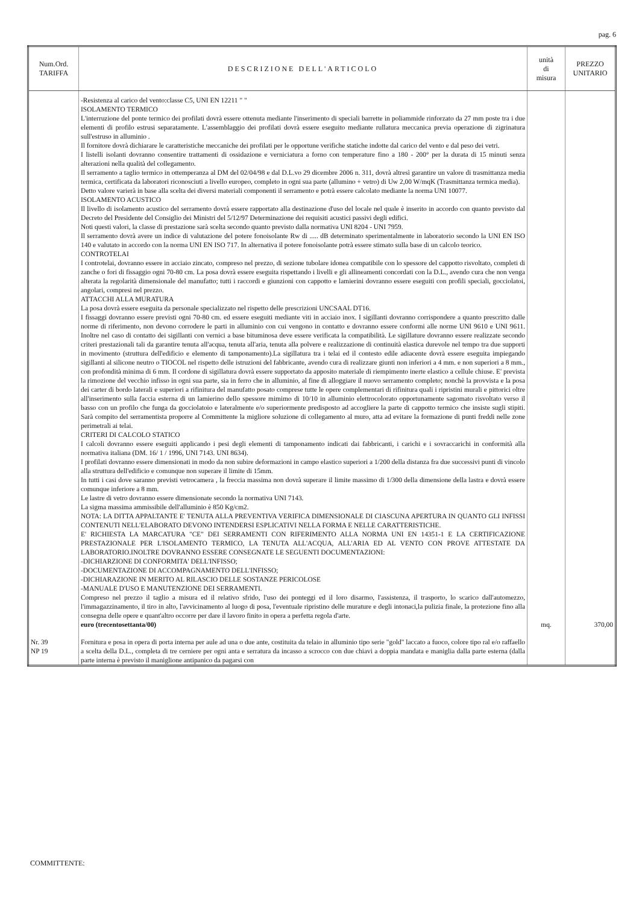pag. 6
| Num.Ord. TARIFFA | DESCRIZIONE DELL'ARTICOLO | unità di misura | PREZZO UNITARIO |
| --- | --- | --- | --- |
| | -Resistenza al carico del vento:classe C5, UNI EN 12211 " " ISOLAMENTO TERMICO L'interruzione del ponte termico dei profilati dovrà essere ottenuta mediante l'inserimento di speciali barrette in poliammide rinforzato da 27 mm poste tra i due elementi di profilo estrusi separatamente. L'assemblaggio dei profilati dovrà essere eseguito mediante rullatura meccanica previa operazione di zigrinatura sull'estruso in alluminio . Il fornitore dovrà dichiarare le caratteristiche meccaniche dei profilati per le opportune verifiche statiche indotte dal carico del vento e dal peso dei vetri. I listelli isolanti dovranno consentire trattamenti di ossidazione e verniciatura a forno con temperature fino a 180 - 200° per la durata di 15 minuti senza alterazioni nella qualità del collegamento. Il serramento a taglio termico in ottemperanza al DM del 02/04/98 e dal D.L.vo 29 dicembre 2006 n. 311, dovrà altresì garantire un valore di trasmittanza media termica, certificata da laboratori riconosciuti a livello europeo, completo in ogni sua parte (allumino + vetro) di Uw 2,00 W/mqK (Trasmittanza termica media). Detto valore varierà in base alla scelta dei diversi materiali componenti il serramento e potrà essere calcolato mediante la norma UNI 10077. ISOLAMENTO ACUSTICO Il livello di isolamento acustico del serramento dovrà essere rapportato alla destinazione d'uso del locale nel quale è inserito in accordo con quanto previsto dal Decreto del Presidente del Consiglio dei Ministri del 5/12/97 Determinazione dei requisiti acustici passivi degli edifici. Noti questi valori, la classe di prestazione sarà scelta secondo quanto previsto dalla normativa UNI 8204 - UNI 7959. Il serramento dovrà avere un indice di valutazione del potere fonoisolante Rw di ..... dB determinato sperimentalmente in laboratorio secondo la UNI EN ISO 140 e valutato in accordo con la norma UNI EN ISO 717. In alternativa il potere fonoisolante potrà essere stimato sulla base di un calcolo teorico. CONTROTELAI I controtelai, dovranno essere in acciaio zincato, compreso nel prezzo, di sezione tubolare idonea compatibile con lo spessore del cappotto risvoltato, completi di zanche o fori di fissaggio ogni 70-80 cm. La posa dovrà essere eseguita rispettando i livelli e gli allineamenti concordati con la D.L., avendo cura che non venga alterata la regolarità dimensionale del manufatto; tutti i raccordi e giunzioni con cappotto e lamierini dovranno essere eseguiti con profili speciali, gocciolatoi, angolari, compresi nel prezzo. ATTACCHI ALLA MURATURA La posa dovrà essere eseguita da personale specializzato nel rispetto delle prescrizioni UNCSAAL DT16. I fissaggi dovranno essere previsti ogni 70-80 cm. ed essere eseguiti mediante viti in acciaio inox. I sigillanti dovranno corrispondere a quanto prescritto dalle norme di riferimento, non devono corrodere le parti in alluminio con cui vengono in contatto e dovranno essere conformi alle norme UNI 9610 e UNI 9611. Inoltre nel caso di contatto dei sigillanti con vernici a base bituminosa deve essere verificata la compatibilità. Le sigillature dovranno essere realizzate secondo criteri prestazionali tali da garantire tenuta all'acqua, tenuta all'aria, tenuta alla polvere e realizzazione di continuità elastica durevole nel tempo tra due supporti in movimento (struttura dell'edificio e elemento di tamponamento).La sigillatura tra i telai ed il contesto edile adiacente dovrà essere eseguita impiegando sigillanti al silicone neutro o TIOCOL nel rispetto delle istruzioni del fabbricante, avendo cura di realizzare giunti non inferiori a 4 mm. e non superiori a 8 mm., con profondità minima di 6 mm. Il cordone di sigillatura dovrà essere supportato da apposito materiale di riempimento inerte elastico a cellule chiuse. E' prevista la rimozione del vecchio infisso in ogni sua parte, sia in ferro che in alluminio, al fine di alloggiare il nuovo serramento completo; nonchè la provvista e la posa dei carter di bordo laterali e superiori a rifinitura del manufatto posato comprese tutte le opere complementari di rifinitura quali i ripristini murali e pittorici oltre all'inserimento sulla faccia esterna di un lamierino dello spessore mimimo di 10/10 in alluminio elettrocolorato opportunamente sagomato risvoltato verso il basso con un profilo che funga da gocciolatoio e lateralmente e/o superiormente predisposto ad accogliere la parte di cappotto termico che insiste sugli stipiti. Sarà compito del serramentista proporre al Committente la migliore soluzione di collegamento al muro, atta ad evitare la formazione di punti freddi nelle zone perimetrali ai telai. CRITERI DI CALCOLO STATICO I calcoli dovranno essere eseguiti applicando i pesi degli elementi di tamponamento indicati dai fabbricanti, i carichi e i sovraccarichi in conformità alla normativa italiana (DM. 16/ 1 / 1996, UNI 7143. UNI 8634). I profilati dovranno essere dimensionati in modo da non subire deformazioni in campo elastico superiori a 1/200 della distanza fra due successivi punti di vincolo alla struttura dell'edificio e comunque non superare il limite di 15mm. In tutti i casi dove saranno previsti vetrocamera , la freccia massima non dovrà superare il limite massimo di 1/300 della dimensione della lastra e dovrà essere comunque inferiore a 8 mm. Le lastre di vetro dovranno essere dimensionate secondo la normativa UNI 7143. La sigma massima ammissibile dell'alluminio è 850 Kg/cm2. NOTA: LA DITTA APPALTANTE E' TENUTA ALLA PREVENTIVA VERIFICA DIMENSIONALE DI CIASCUNA APERTURA IN QUANTO GLI INFISSI CONTENUTI NELL'ELABORATO DEVONO INTENDERSI ESPLICATIVI NELLA FORMA E NELLE CARATTERISTICHE. E' RICHIESTA LA MARCATURA "CE" DEI SERRAMENTI CON RIFERIMENTO ALLA NORMA UNI EN 14351-1 E LA CERTIFICAZIONE PRESTAZIONALE PER L'ISOLAMENTO TERMICO, LA TENUTA ALL'ACQUA, ALL'ARIA ED AL VENTO CON PROVE ATTESTATE DA LABORATORIO.INOLTRE DOVRANNO ESSERE CONSEGNATE LE SEGUENTI DOCUMENTAZIONI: -DICHIARZIONE DI CONFORMITA' DELL'INFISSO; -DOCUMENTAZIONE DI ACCOMPAGNAMENTO DELL'INFISSO; -DICHIARAZIONE IN MERITO AL RILASCIO DELLE SOSTANZE PERICOLOSE -MANUALE D'USO E MANUTENZIONE DEI SERRAMENTI. Compreso nel prezzo il taglio a misura ed il relativo sfrido, l'uso dei ponteggi ed il loro disarmo, l'assistenza, il trasporto, lo scarico dall'automezzo, l'immagazzinamento, il tiro in alto, l'avvicinamento al luogo di posa, l'eventuale ripristino delle murature e degli intonaci,la pulizia finale, la protezione fino alla consegna delle opere e quant'altro occorre per dare il lavoro finito in opera a perfetta regola d'arte. euro (trecentosettanta/00) | mq. | 370,00 |
| Nr. 39 NP 19 | Fornitura e posa in opera di porta interna per aule ad una o due ante, costituita da telaio in alluminio tipo serie "gold" laccato a fuoco, colore tipo ral e/o raffaello a scelta della D.L., completa di tre cerniere per ogni anta e serratura da incasso a scrocco con due chiavi a doppia mandata e maniglia dalla parte esterna (dalla parte interna è previsto il maniglione antipanico da pagarsi con | | |
COMMITTENTE: